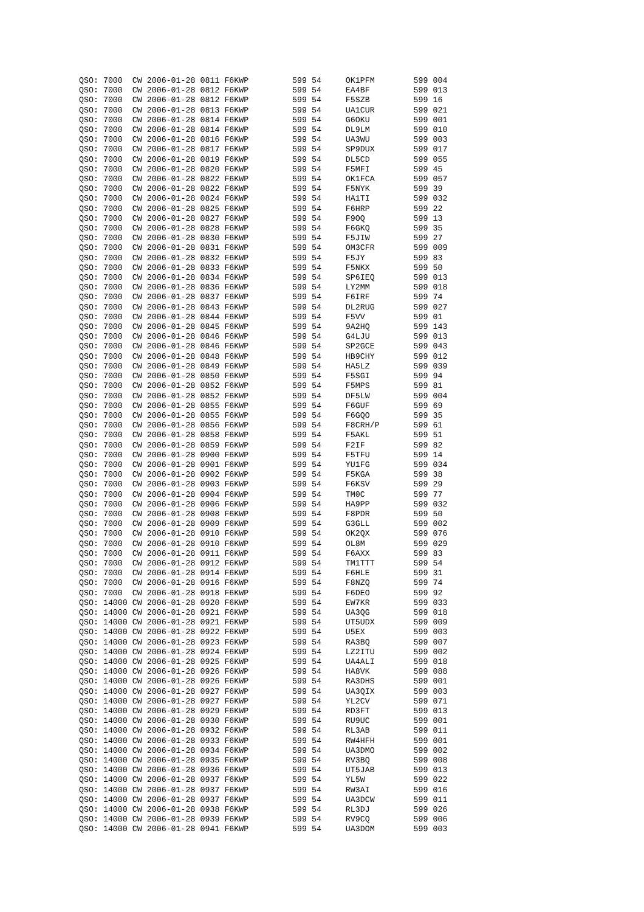QSO: 7000  CW 2006-01-28 0811 F6KWP         599 54     OK1PFM        599 004
QSO: 7000  CW 2006-01-28 0812 F6KWP         599 54     EA4BF         599 013
QSO: 7000  CW 2006-01-28 0812 F6KWP         599 54     F5SZB         599 16
QSO: 7000  CW 2006-01-28 0813 F6KWP         599 54     UA1CUR        599 021
QSO: 7000  CW 2006-01-28 0814 F6KWP         599 54     G6OKU         599 001
QSO: 7000  CW 2006-01-28 0814 F6KWP         599 54     DL9LM         599 010
QSO: 7000  CW 2006-01-28 0816 F6KWP         599 54     UA3WU         599 003
QSO: 7000  CW 2006-01-28 0817 F6KWP         599 54     SP9DUX        599 017
QSO: 7000  CW 2006-01-28 0819 F6KWP         599 54     DL5CD         599 055
QSO: 7000  CW 2006-01-28 0820 F6KWP         599 54     F5MFI         599 45
QSO: 7000  CW 2006-01-28 0822 F6KWP         599 54     OK1FCA        599 057
QSO: 7000  CW 2006-01-28 0822 F6KWP         599 54     F5NYK         599 39
QSO: 7000  CW 2006-01-28 0824 F6KWP         599 54     HA1TI         599 032
QSO: 7000  CW 2006-01-28 0825 F6KWP         599 54     F6HRP         599 22
QSO: 7000  CW 2006-01-28 0827 F6KWP         599 54     F9OQ          599 13
QSO: 7000  CW 2006-01-28 0828 F6KWP         599 54     F6GKQ         599 35
QSO: 7000  CW 2006-01-28 0830 F6KWP         599 54     F5JIW         599 27
QSO: 7000  CW 2006-01-28 0831 F6KWP         599 54     OM3CFR        599 009
QSO: 7000  CW 2006-01-28 0832 F6KWP         599 54     F5JY          599 83
QSO: 7000  CW 2006-01-28 0833 F6KWP         599 54     F5NKX         599 50
QSO: 7000  CW 2006-01-28 0834 F6KWP         599 54     SP6IEQ        599 013
QSO: 7000  CW 2006-01-28 0836 F6KWP         599 54     LY2MM         599 018
QSO: 7000  CW 2006-01-28 0837 F6KWP         599 54     F6IRF         599 74
QSO: 7000  CW 2006-01-28 0843 F6KWP         599 54     DL2RUG        599 027
QSO: 7000  CW 2006-01-28 0844 F6KWP         599 54     F5VV          599 01
QSO: 7000  CW 2006-01-28 0845 F6KWP         599 54     9A2HQ         599 143
QSO: 7000  CW 2006-01-28 0846 F6KWP         599 54     G4LJU         599 013
QSO: 7000  CW 2006-01-28 0846 F6KWP         599 54     SP2GCE        599 043
QSO: 7000  CW 2006-01-28 0848 F6KWP         599 54     HB9CHY        599 012
QSO: 7000  CW 2006-01-28 0849 F6KWP         599 54     HA5LZ         599 039
QSO: 7000  CW 2006-01-28 0850 F6KWP         599 54     F5SGI         599 94
QSO: 7000  CW 2006-01-28 0852 F6KWP         599 54     F5MPS         599 81
QSO: 7000  CW 2006-01-28 0852 F6KWP         599 54     DF5LW         599 004
QSO: 7000  CW 2006-01-28 0855 F6KWP         599 54     F6GUF         599 69
QSO: 7000  CW 2006-01-28 0855 F6KWP         599 54     F6GQO         599 35
QSO: 7000  CW 2006-01-28 0856 F6KWP         599 54     F8CRH/P       599 61
QSO: 7000  CW 2006-01-28 0858 F6KWP         599 54     F5AKL         599 51
QSO: 7000  CW 2006-01-28 0859 F6KWP         599 54     F2IF          599 82
QSO: 7000  CW 2006-01-28 0900 F6KWP         599 54     F5TFU         599 14
QSO: 7000  CW 2006-01-28 0901 F6KWP         599 54     YU1FG         599 034
QSO: 7000  CW 2006-01-28 0902 F6KWP         599 54     F5KGA         599 38
QSO: 7000  CW 2006-01-28 0903 F6KWP         599 54     F6KSV         599 29
QSO: 7000  CW 2006-01-28 0904 F6KWP         599 54     TM0C          599 77
QSO: 7000  CW 2006-01-28 0906 F6KWP         599 54     HA9PP         599 032
QSO: 7000  CW 2006-01-28 0908 F6KWP         599 54     F8PDR         599 50
QSO: 7000  CW 2006-01-28 0909 F6KWP         599 54     G3GLL         599 002
QSO: 7000  CW 2006-01-28 0910 F6KWP         599 54     OK2QX         599 076
QSO: 7000  CW 2006-01-28 0910 F6KWP         599 54     OL8M          599 029
QSO: 7000  CW 2006-01-28 0911 F6KWP         599 54     F6AXX         599 83
QSO: 7000  CW 2006-01-28 0912 F6KWP         599 54     TM1TTT        599 54
QSO: 7000  CW 2006-01-28 0914 F6KWP         599 54     F6HLE         599 31
QSO: 7000  CW 2006-01-28 0916 F6KWP         599 54     F8NZQ         599 74
QSO: 7000  CW 2006-01-28 0918 F6KWP         599 54     F6DEO         599 92
QSO: 14000 CW 2006-01-28 0920 F6KWP         599 54     EW7KR         599 033
QSO: 14000 CW 2006-01-28 0921 F6KWP         599 54     UA3QG         599 018
QSO: 14000 CW 2006-01-28 0921 F6KWP         599 54     UT5UDX        599 009
QSO: 14000 CW 2006-01-28 0922 F6KWP         599 54     U5EX          599 003
QSO: 14000 CW 2006-01-28 0923 F6KWP         599 54     RA3BQ         599 007
QSO: 14000 CW 2006-01-28 0924 F6KWP         599 54     LZ2ITU        599 002
QSO: 14000 CW 2006-01-28 0925 F6KWP         599 54     UA4ALI        599 018
QSO: 14000 CW 2006-01-28 0926 F6KWP         599 54     HA8VK         599 088
QSO: 14000 CW 2006-01-28 0926 F6KWP         599 54     RA3DHS        599 001
QSO: 14000 CW 2006-01-28 0927 F6KWP         599 54     UA3QIX        599 003
QSO: 14000 CW 2006-01-28 0927 F6KWP         599 54     YL2CV         599 071
QSO: 14000 CW 2006-01-28 0929 F6KWP         599 54     RD3FT         599 013
QSO: 14000 CW 2006-01-28 0930 F6KWP         599 54     RU9UC         599 001
QSO: 14000 CW 2006-01-28 0932 F6KWP         599 54     RL3AB         599 011
QSO: 14000 CW 2006-01-28 0933 F6KWP         599 54     RW4HFH        599 001
QSO: 14000 CW 2006-01-28 0934 F6KWP         599 54     UA3DMO        599 002
QSO: 14000 CW 2006-01-28 0935 F6KWP         599 54     RV3BQ         599 008
QSO: 14000 CW 2006-01-28 0936 F6KWP         599 54     UT5JAB        599 013
QSO: 14000 CW 2006-01-28 0937 F6KWP         599 54     YL5W          599 022
QSO: 14000 CW 2006-01-28 0937 F6KWP         599 54     RW3AI         599 016
QSO: 14000 CW 2006-01-28 0937 F6KWP         599 54     UA3DCW        599 011
QSO: 14000 CW 2006-01-28 0938 F6KWP         599 54     RL3DJ         599 026
QSO: 14000 CW 2006-01-28 0939 F6KWP         599 54     RV9CQ         599 006
QSO: 14000 CW 2006-01-28 0941 F6KWP         599 54     UA3DOM        599 003